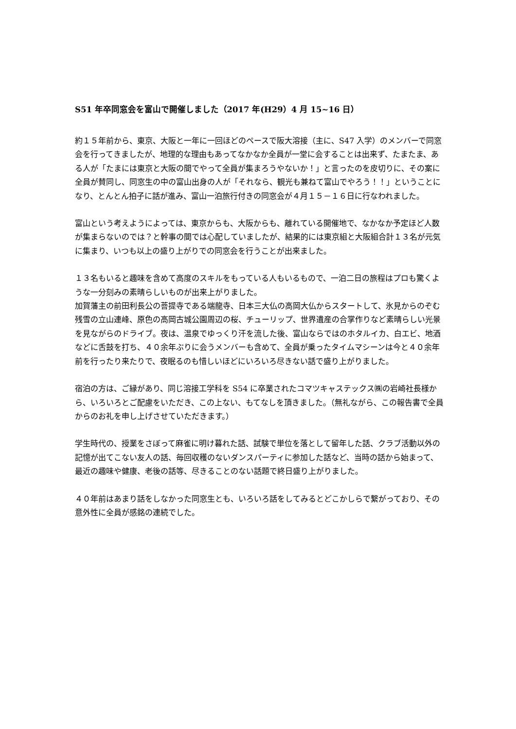S51 年卒同窓会を富山で開催しました（2017 年(H29）4 月 15~16 日）
約１５年前から、東京、大阪と一年に一回ほどのペースで阪大溶接（主に、S47 入学）のメンバーで同窓会を行ってきましたが、地理的な理由もあってなかなか全員が一堂に会することは出来ず、たまたま、ある人が「たまには東京と大阪の間でやって全員が集まろうやないか！」と言ったのを皮切りに、その案に全員が賛同し、同窓生の中の富山出身の人が「それなら、観光も兼ねて富山でやろう！！」ということになり、とんとん拍子に話が進み、富山一泊旅行付きの同窓会が４月１５－１６日に行なわれました。
富山という考えようによっては、東京からも、大阪からも、離れている開催地で、なかなか予定ほど人数が集まらないのでは？と幹事の間では心配していましたが、結果的には東京組と大阪組合計１３名が元気に集まり、いつも以上の盛り上がりでの同窓会を行うことが出来ました。
１３名もいると趣味を含めて高度のスキルをもっている人もいるもので、一泊二日の旅程はプロも驚くような一分刻みの素晴らしいものが出来上がりました。
加賀藩主の前田利長公の菩提寺である端龍寺、日本三大仏の高岡大仏からスタートして、氷見からのぞむ残雪の立山連峰、原色の高岡古城公園周辺の桜、チューリップ、世界遺産の合掌作りなど素晴らしい光景を見ながらのドライブ。夜は、温泉でゆっくり汗を流した後、富山ならではのホタルイカ、白エビ、地酒などに舌鼓を打ち、４０余年ぶりに会うメンバーも含めて、全員が乗ったタイムマシーンは今と４０余年前を行ったり来たりで、夜眠るのも惜しいほどにいろいろ尽きない話で盛り上がりました。
宿泊の方は、ご縁があり、同じ溶接工学科を S54 に卒業されたコマツキャステックス㈱の岩崎社長様から、いろいろとご配慮をいただき、この上ない、もてなしを頂きました。（無礼ながら、この報告書で全員からのお礼を申し上げさせていただきます。）
学生時代の、授業をさぼって麻雀に明け暮れた話、試験で単位を落として留年した話、クラブ活動以外の記憶が出てこない友人の話、毎回収穫のないダンスパーティに参加した話など、当時の話から始まって、最近の趣味や健康、老後の話等、尽きることのない話題で終日盛り上がりました。
４０年前はあまり話をしなかった同窓生とも、いろいろ話をしてみるとどこかしらで繋がっており、その意外性に全員が感銘の連続でした。